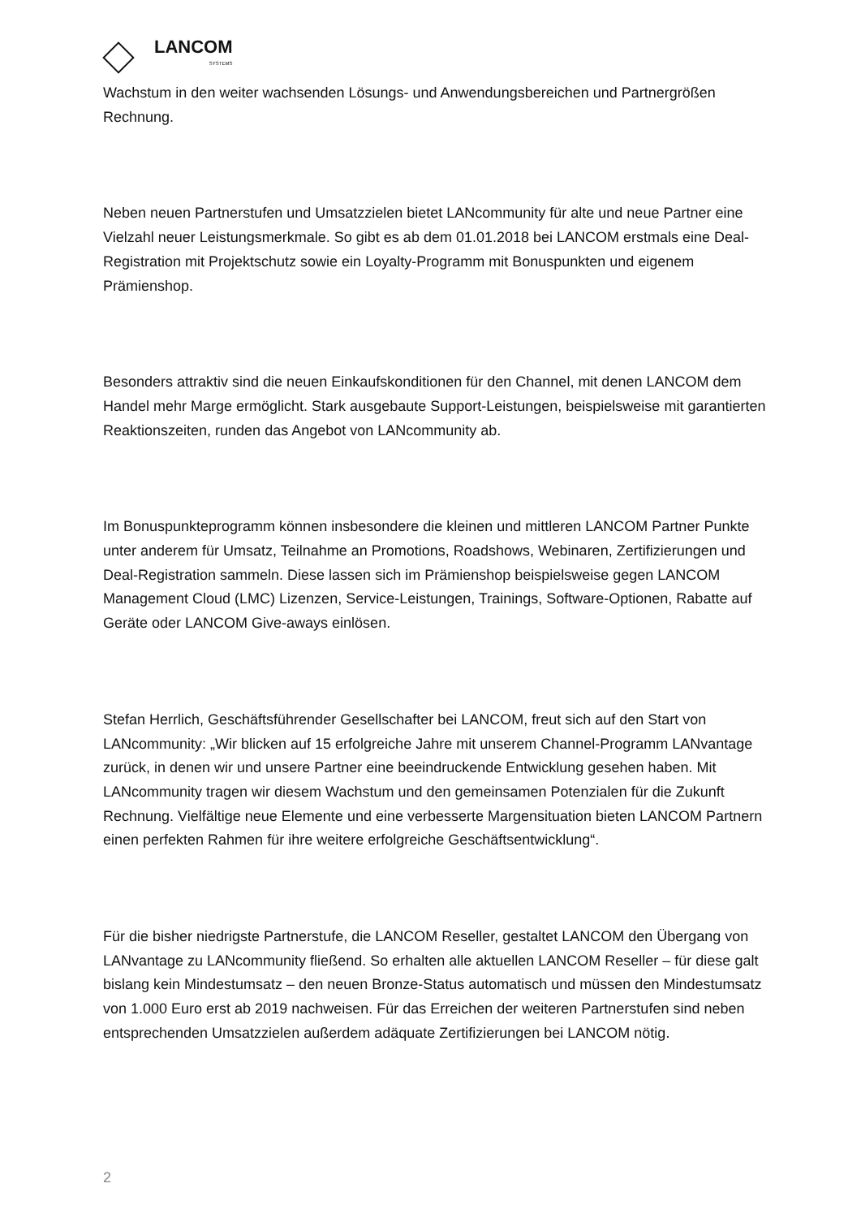LANCOM
SYSTEMS
Wachstum in den weiter wachsenden Lösungs- und Anwendungsbereichen und Partnergrößen Rechnung.
Neben neuen Partnerstufen und Umsatzzielen bietet LANcommunity für alte und neue Partner eine Vielzahl neuer Leistungsmerkmale. So gibt es ab dem 01.01.2018 bei LANCOM erstmals eine Deal-Registration mit Projektschutz sowie ein Loyalty-Programm mit Bonuspunkten und eigenem Prämienshop.
Besonders attraktiv sind die neuen Einkaufskonditionen für den Channel, mit denen LANCOM dem Handel mehr Marge ermöglicht. Stark ausgebaute Support-Leistungen, beispielsweise mit garantierten Reaktionszeiten, runden das Angebot von LANcommunity ab.
Im Bonuspunkteprogramm können insbesondere die kleinen und mittleren LANCOM Partner Punkte unter anderem für Umsatz, Teilnahme an Promotions, Roadshows, Webinaren, Zertifizierungen und Deal-Registration sammeln. Diese lassen sich im Prämienshop beispielsweise gegen LANCOM Management Cloud (LMC) Lizenzen, Service-Leistungen, Trainings, Software-Optionen, Rabatte auf Geräte oder LANCOM Give-aways einlösen.
Stefan Herrlich, Geschäftsführender Gesellschafter bei LANCOM, freut sich auf den Start von LANcommunity: „Wir blicken auf 15 erfolgreiche Jahre mit unserem Channel-Programm LANvantage zurück, in denen wir und unsere Partner eine beeindruckende Entwicklung gesehen haben. Mit LANcommunity tragen wir diesem Wachstum und den gemeinsamen Potenzialen für die Zukunft Rechnung. Vielfältige neue Elemente und eine verbesserte Margensituation bieten LANCOM Partnern einen perfekten Rahmen für ihre weitere erfolgreiche Geschäftsentwicklung“.
Für die bisher niedrigste Partnerstufe, die LANCOM Reseller, gestaltet LANCOM den Übergang von LANvantage zu LANcommunity fließend. So erhalten alle aktuellen LANCOM Reseller – für diese galt bislang kein Mindestumsatz – den neuen Bronze-Status automatisch und müssen den Mindestumsatz von 1.000 Euro erst ab 2019 nachweisen. Für das Erreichen der weiteren Partnerstufen sind neben entsprechenden Umsatzzielen außerdem adäquate Zertifizierungen bei LANCOM nötig.
2